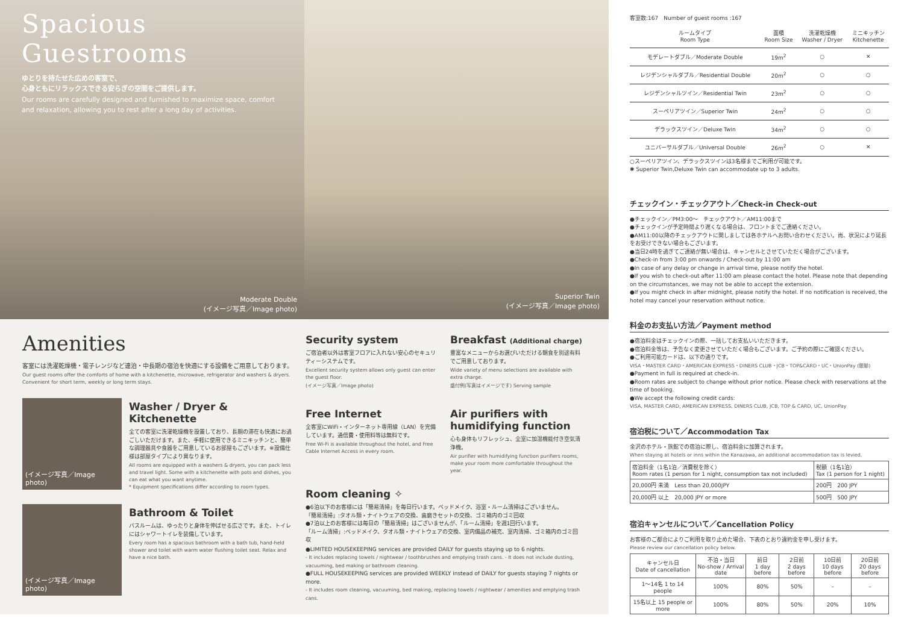Spacious
Guestrooms
ゆとりを持たせた広めの客室で、
心身ともにリラックスできる安らぎの空間をご提供します。
Our rooms are carefully designed and furnished to maximize space, comfort and relaxation, allowing you to rest after a long day of activities.
Moderate Double
(イメージ写真／Image photo)
Superior Twin
(イメージ写真／Image photo)
Amenities
客室には洗濯乾燥機・電子レンジなど連泊・中長期の宿泊を快適にする設備をご用意しております。
Our guest rooms offer the comforts of home with a kitchenette, microwave, refrigerator and washers & dryers. Convenient for short term, weekly or long term stays.
(イメージ写真／Image photo)
Washer / Dryer & Kitchenette
全ての客室に洗濯乾燥機を設置しており、長期の滞在も快適にお過ごしいただけます。また、手軽に使用できるミニキッチンと、簡単な調理器具や食器をご用意しているお部屋もございます。※設備仕様は部屋タイプにより異なります。
All rooms are equipped with a washers & dryers, you can pack less and travel light. Some with a kitchenette with pots and dishes, you can eat what you want anytime.
* Equipment specifications differ according to room types.
(イメージ写真／Image photo)
Bathroom & Toilet
バスルームは、ゆったりと身体を伸ばせる広さです。また、トイレにはシャワートイレを装備しています。
Every room has a spacious bathroom with a bath tub, hand-held shower and toilet with warm water flushing toilet seat. Relax and have a nice bath.
Security system
ご宿泊者以外は客室フロアに入れない安心のセキュリティーシステムです。
Excellent security system allows only guest can enter the guest floor.
(イメージ写真／Image photo)
Free Internet
全客室にWiFi・インターネット専用線（LAN）を完備しています。通信費・使用料等は無料です。
Free Wi-Fi is available throughout the hotel, and Free Cable Internet Access in every room.
Breakfast (Additional charge)
豊富なメニューからお選びいただける朝食を別途有料でご用意しております。
Wide variety of menu selections are available with extra charge.
盛付例(写真はイメージです) Serving sample
Air purifiers with humidifying function
心も身体もリフレッシュ、全室に加湿機能付き空気清浄機。
Air purifier with humidifying function purifiers rooms, make your room more comfortable throughout the year.
Room cleaning ✧
●6泊以下のお客様には「簡易清掃」を毎日行います。ベッドメイク、浴室・ルーム清掃はございません。
「簡易清掃」:タオル類・ナイトウェアの交換、歯磨きセットの交換、ゴミ箱内のゴミ回収
●7泊以上のお客様には毎日の「簡易清掃」はございませんが、「ルーム清掃」を週1回行います。
「ルーム清掃」:ベッドメイク、タオル類・ナイトウェアの交換、室内備品の補充、室内清掃、ゴミ箱内のゴミ回収
●LIMITED HOUSEKEEPING services are provided DAILY for guests staying up to 6 nights.
- It includes replacing towels / nightwear / toothbrushes and emptying trash cans. - It does not include dusting, vacuuming, bed making or bathroom cleaning.
●FULL HOUSEKEEPING services are provided WEEKLY instead of DAILY for guests staying 7 nights or more.
- It includes room cleaning, vacuuming, bed making, replacing towels / nightwear / amenities and emptying trash cans.
客室数:167　Number of guest rooms :167
| ルームタイプ Room Type | 面積 Room Size | 洗濯乾燥機 Washer / Dryer | ミニキッチン Kitchenette |
| --- | --- | --- | --- |
| モデレートダブル／Moderate Double | 19m<sup>2</sup> | ○ | ✕ |
| レジデンシャルダブル／Residential Double | 20m<sup>2</sup> | ○ | ○ |
| レジデンシャルツイン／Residential Twin | 23m<sup>2</sup> | ○ | ○ |
| スーペリアツイン／Superior Twin | 24m<sup>2</sup> | ○ | ○ |
| デラックスツイン／Deluxe Twin | 34m<sup>2</sup> | ○ | ○ |
| ユニバーサルダブル／Universal Double | 26m<sup>2</sup> | ○ | ✕ |
○スーペリアツイン、デラックスツインは3名様までご利用が可能です。
✱ Superior Twin,Deluxe Twin can accommodate up to 3 adults.
チェックイン・チェックアウト／Check-in Check-out
●チェックイン／PM3:00〜　チェックアウト／AM11:00まで
●チェックインが予定時間より遅くなる場合は、フロントまでご連絡ください。
●AM11:00以降のチェックアウトに関しましては各ホテルへお問い合わせください。尚、状況により延長をお受けできない場合もございます。
●当日24時を過ぎてご連絡が無い場合は、キャンセルとさせていただく場合がございます。
●Check-in from 3:00 pm onwards / Check-out by 11:00 am
●In case of any delay or change in arrival time, please notify the hotel.
●If you wish to check-out after 11:00 am please contact the hotel. Please note that depending on the circumstances, we may not be able to accept the extension.
●If you might check in after midnight, please notify the hotel. If no notification is received, the hotel may cancel your reservation without notice.
料金のお支払い方法／Payment method
●宿泊料金はチェックインの際、一括してお支払いいただきます。
●宿泊料金等は、予告なく変更させていただく場合もございます。ご予約の際にご確認ください。
●ご利用可能カードは、以下の通りです。
VISA・MASTER CARD・AMERICAN EXPRESS・DINERS CLUB・JCB・TOP&CARD・UC・UnionPay (銀聯)
●Payment in full is required at check-in.
●Room rates are subject to change without prior notice. Please check with reservations at the time of booking.
●We accept the following credit cards:
VISA, MASTER CARD, AMERICAN EXPRESS, DINERS CLUB, JCB, TOP & CARD, UC, UnionPay
宿泊税について／Accommodation Tax
金沢のホテル・旅館での宿泊に際し、宿泊料金に加算されます。
When staying at hotels or inns within the Kanazawa, an additional accommodation tax is levied.
| 宿泊料金（1名1泊／消費税を除く） Room rates (1 person for 1 night, consumption tax not included) | 税額（1名1泊） Tax (1 person for 1 night) |
| 20,000円 未満 Less than 20,000JPY | 200円 200 JPY |
| 20,000円 以上 20,000 JPY or more | 500円 500 JPY |
宿泊キャンセルについて／Cancellation Policy
お客様のご都合によりご利用を取り止めた場合、下表のとおり違約金を申し受けます。
Please review our cancellation policy below.
| キャンセル日 Date of cancellation | 不泊・当日 No-show / Arrival date | 前日 1 day before | 2日前 2 days before | 10日前 10 days before | 20日前 20 days before |
| --- | --- | --- | --- | --- | --- |
| 1〜14名 1 to 14 people | 100% | 80% | 50% | – | – |
| 15名以上 15 people or more | 100% | 80% | 50% | 20% | 10% |